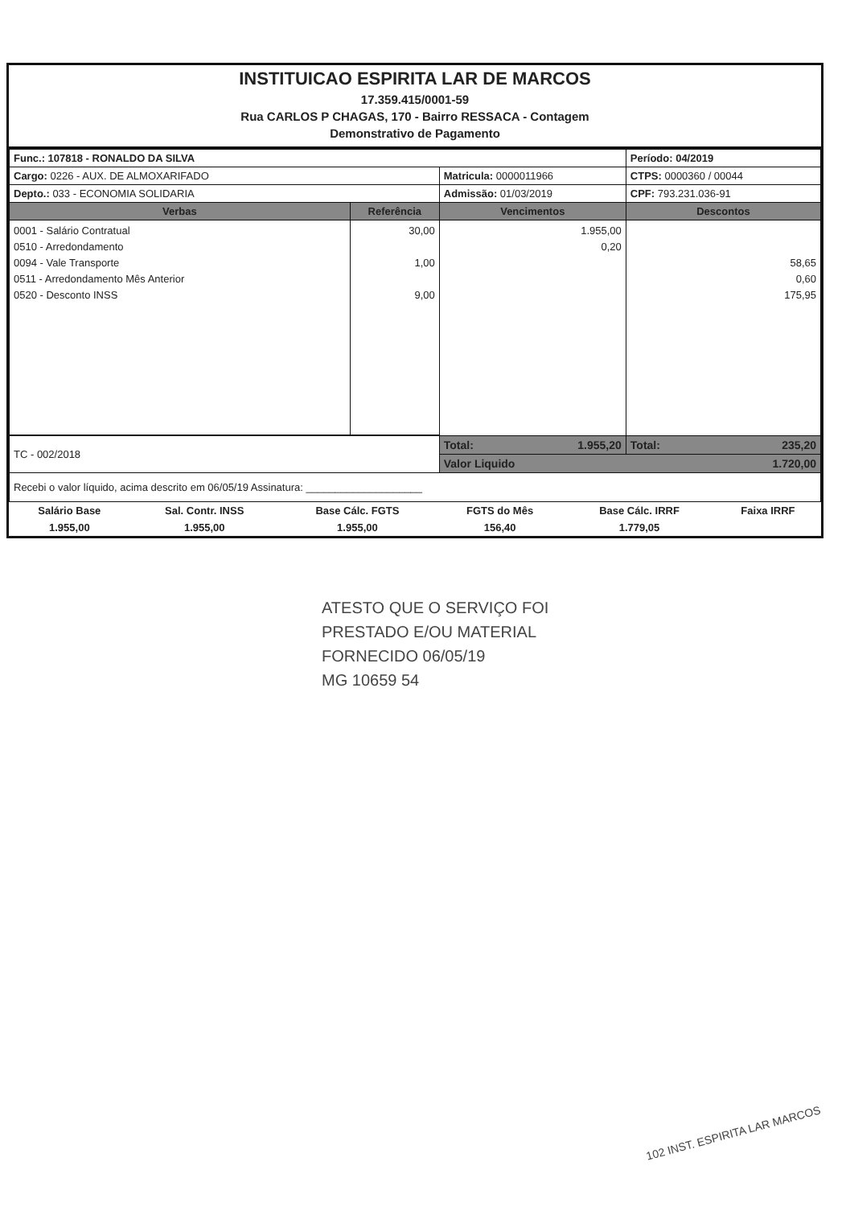INSTITUICAO ESPIRITA LAR DE MARCOS
17.359.415/0001-59
Rua CARLOS P CHAGAS, 170 - Bairro RESSACA - Contagem
Demonstrativo de Pagamento
| Func.: 107818 - RONALDO DA SILVA | | | Período: 04/2019 |
| Cargo: 0226 - AUX. DE ALMOXARIFADO | | Matricula: 0000011966 | CTPS: 0000360 / 00044 |
| Depto.: 033 - ECONOMIA SOLIDARIA | | Admissão: 01/03/2019 | CPF: 793.231.036-91 |
| Verbas | Referência | Vencimentos | Descontos |
| 0001 - Salário Contratual 0510 - Arredondamento 0094 - Vale Transporte 0511 - Arredondamento Mês Anterior 0520 - Desconto INSS | 30,00 1,00 9,00 | 1.955,00 0,20 | 58,65 0,60 175,95 |
| TC - 002/2018 | | Total: 1.955,20 | Total: 235,20 |
| | | Valor Liquido 1.720,00 | |
| Recebi o valor líquido, acima descrito em 06/05/19 Assinatura: ____________________ | | | |
| Salário Base | Sal. Contr. INSS | Base Cálc. FGTS | FGTS do Mês | Base Cálc. IRRF | Faixa IRRF |
| 1.955,00 | 1.955,00 | 1.955,00 | 156,40 | 1.779,05 | |
ATESTO QUE O SERVIÇO FOI
PRESTADO E/OU MATERIAL
FORNECIDO 06/05/19
MG 10659 54
102 INST. ESPIRITA LAR MARCOS